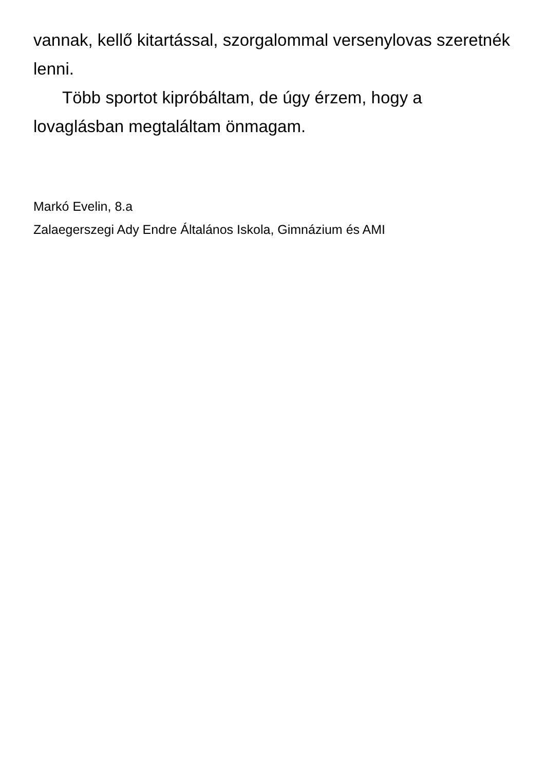vannak, kellő kitartással, szorgalommal versenylovas szeretnék lenni.
Több sportot kipróbáltam, de úgy érzem, hogy a lovaglásban megtaláltam önmagam.
Markó Evelin, 8.a
Zalaegerszegi Ady Endre Általános Iskola, Gimnázium és AMI